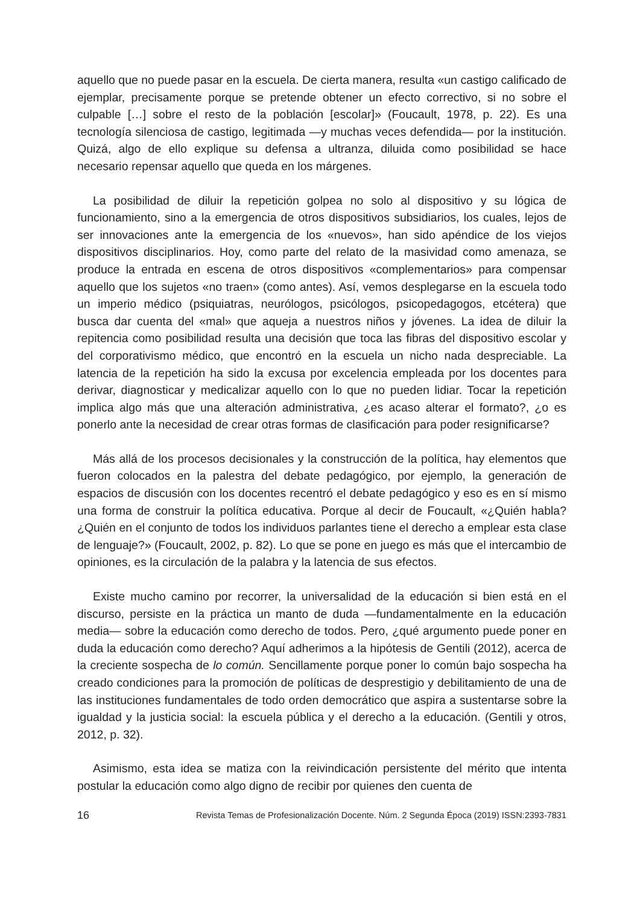aquello que no puede pasar en la escuela. De cierta manera, resulta «un castigo calificado de ejemplar, precisamente porque se pretende obtener un efecto correctivo, si no sobre el culpable […] sobre el resto de la población [escolar]» (Foucault, 1978, p. 22). Es una tecnología silenciosa de castigo, legitimada —y muchas veces defendida— por la institución. Quizá, algo de ello explique su defensa a ultranza, diluida como posibilidad se hace necesario repensar aquello que queda en los márgenes.
La posibilidad de diluir la repetición golpea no solo al dispositivo y su lógica de funcionamiento, sino a la emergencia de otros dispositivos subsidiarios, los cuales, lejos de ser innovaciones ante la emergencia de los «nuevos», han sido apéndice de los viejos dispositivos disciplinarios. Hoy, como parte del relato de la masividad como amenaza, se produce la entrada en escena de otros dispositivos «complementarios» para compensar aquello que los sujetos «no traen» (como antes). Así, vemos desplegarse en la escuela todo un imperio médico (psiquiatras, neurólogos, psicólogos, psicopedagogos, etcétera) que busca dar cuenta del «mal» que aqueja a nuestros niños y jóvenes. La idea de diluir la repitencia como posibilidad resulta una decisión que toca las fibras del dispositivo escolar y del corporativismo médico, que encontró en la escuela un nicho nada despreciable. La latencia de la repetición ha sido la excusa por excelencia empleada por los docentes para derivar, diagnosticar y medicalizar aquello con lo que no pueden lidiar. Tocar la repetición implica algo más que una alteración administrativa, ¿es acaso alterar el formato?, ¿o es ponerlo ante la necesidad de crear otras formas de clasificación para poder resignificarse?
Más allá de los procesos decisionales y la construcción de la política, hay elementos que fueron colocados en la palestra del debate pedagógico, por ejemplo, la generación de espacios de discusión con los docentes recentró el debate pedagógico y eso es en sí mismo una forma de construir la política educativa. Porque al decir de Foucault, «¿Quién habla? ¿Quién en el conjunto de todos los individuos parlantes tiene el derecho a emplear esta clase de lenguaje?» (Foucault, 2002, p. 82). Lo que se pone en juego es más que el intercambio de opiniones, es la circulación de la palabra y la latencia de sus efectos.
Existe mucho camino por recorrer, la universalidad de la educación si bien está en el discurso, persiste en la práctica un manto de duda —fundamentalmente en la educación media— sobre la educación como derecho de todos. Pero, ¿qué argumento puede poner en duda la educación como derecho? Aquí adherimos a la hipótesis de Gentili (2012), acerca de la creciente sospecha de lo común. Sencillamente porque poner lo común bajo sospecha ha creado condiciones para la promoción de políticas de desprestigio y debilitamiento de una de las instituciones fundamentales de todo orden democrático que aspira a sustentarse sobre la igualdad y la justicia social: la escuela pública y el derecho a la educación. (Gentili y otros, 2012, p. 32).
Asimismo, esta idea se matiza con la reivindicación persistente del mérito que intenta postular la educación como algo digno de recibir por quienes den cuenta de
16 Revista Temas de Profesionalización Docente. Núm. 2 Segunda Época (2019) ISSN:2393-7831